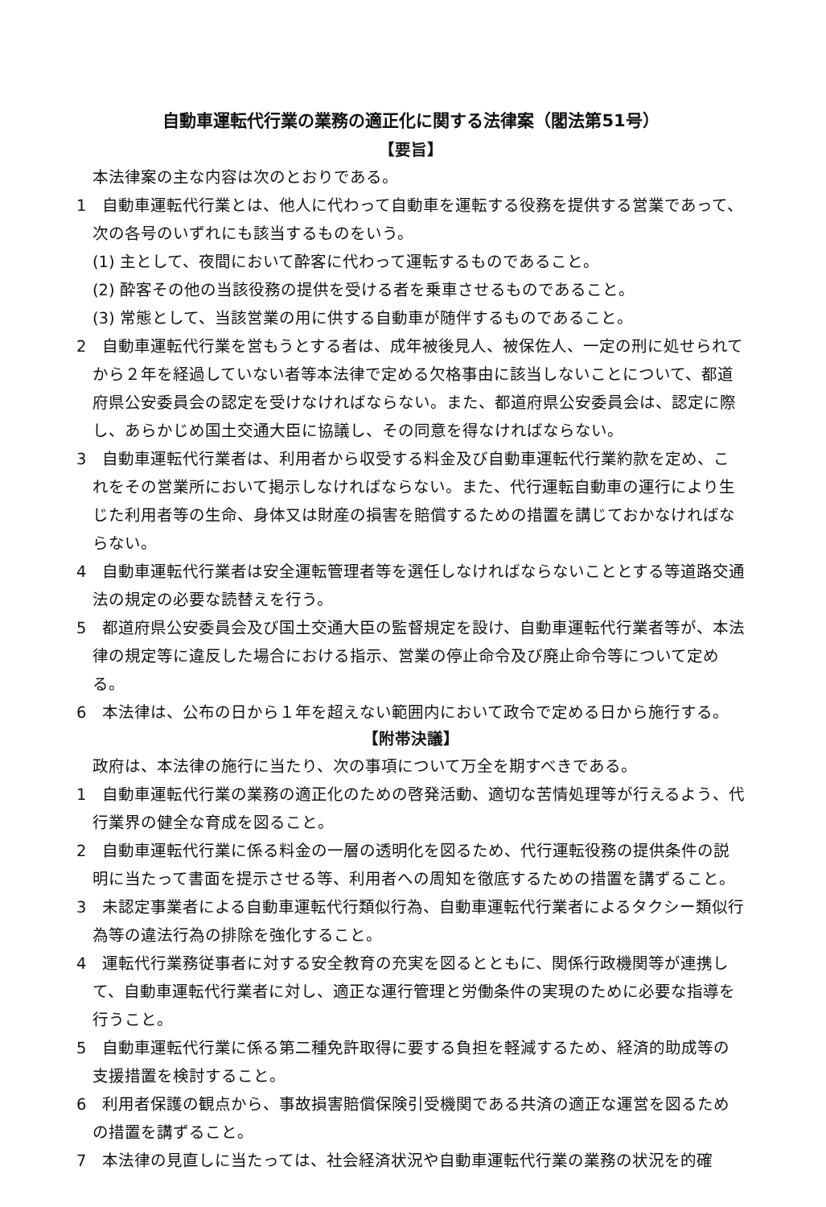自動車運転代行業の業務の適正化に関する法律案（閣法第51号）
【要旨】
本法律案の主な内容は次のとおりである。
1　自動車運転代行業とは、他人に代わって自動車を運転する役務を提供する営業であって、次の各号のいずれにも該当するものをいう。
(1) 主として、夜間において酔客に代わって運転するものであること。
(2) 酔客その他の当該役務の提供を受ける者を乗車させるものであること。
(3) 常態として、当該営業の用に供する自動車が随伴するものであること。
2　自動車運転代行業を営もうとする者は、成年被後見人、被保佐人、一定の刑に処せられてから２年を経過していない者等本法律で定める欠格事由に該当しないことについて、都道府県公安委員会の認定を受けなければならない。また、都道府県公安委員会は、認定に際し、あらかじめ国土交通大臣に協議し、その同意を得なければならない。
3　自動車運転代行業者は、利用者から収受する料金及び自動車運転代行業約款を定め、これをその営業所において掲示しなければならない。また、代行運転自動車の運行により生じた利用者等の生命、身体又は財産の損害を賠償するための措置を講じておかなければならない。
4　自動車運転代行業者は安全運転管理者等を選任しなければならないこととする等道路交通法の規定の必要な読替えを行う。
5　都道府県公安委員会及び国土交通大臣の監督規定を設け、自動車運転代行業者等が、本法律の規定等に違反した場合における指示、営業の停止命令及び廃止命令等について定める。
6　本法律は、公布の日から１年を超えない範囲内において政令で定める日から施行する。
【附帯決議】
政府は、本法律の施行に当たり、次の事項について万全を期すべきである。
1　自動車運転代行業の業務の適正化のための啓発活動、適切な苦情処理等が行えるよう、代行業界の健全な育成を図ること。
2　自動車運転代行業に係る料金の一層の透明化を図るため、代行運転役務の提供条件の説明に当たって書面を提示させる等、利用者への周知を徹底するための措置を講ずること。
3　未認定事業者による自動車運転代行類似行為、自動車運転代行業者によるタクシー類似行為等の違法行為の排除を強化すること。
4　運転代行業務従事者に対する安全教育の充実を図るとともに、関係行政機関等が連携して、自動車運転代行業者に対し、適正な運行管理と労働条件の実現のために必要な指導を行うこと。
5　自動車運転代行業に係る第二種免許取得に要する負担を軽減するため、経済的助成等の支援措置を検討すること。
6　利用者保護の観点から、事故損害賠償保険引受機関である共済の適正な運営を図るための措置を講ずること。
7　本法律の見直しに当たっては、社会経済状況や自動車運転代行業の業務の状況を的確